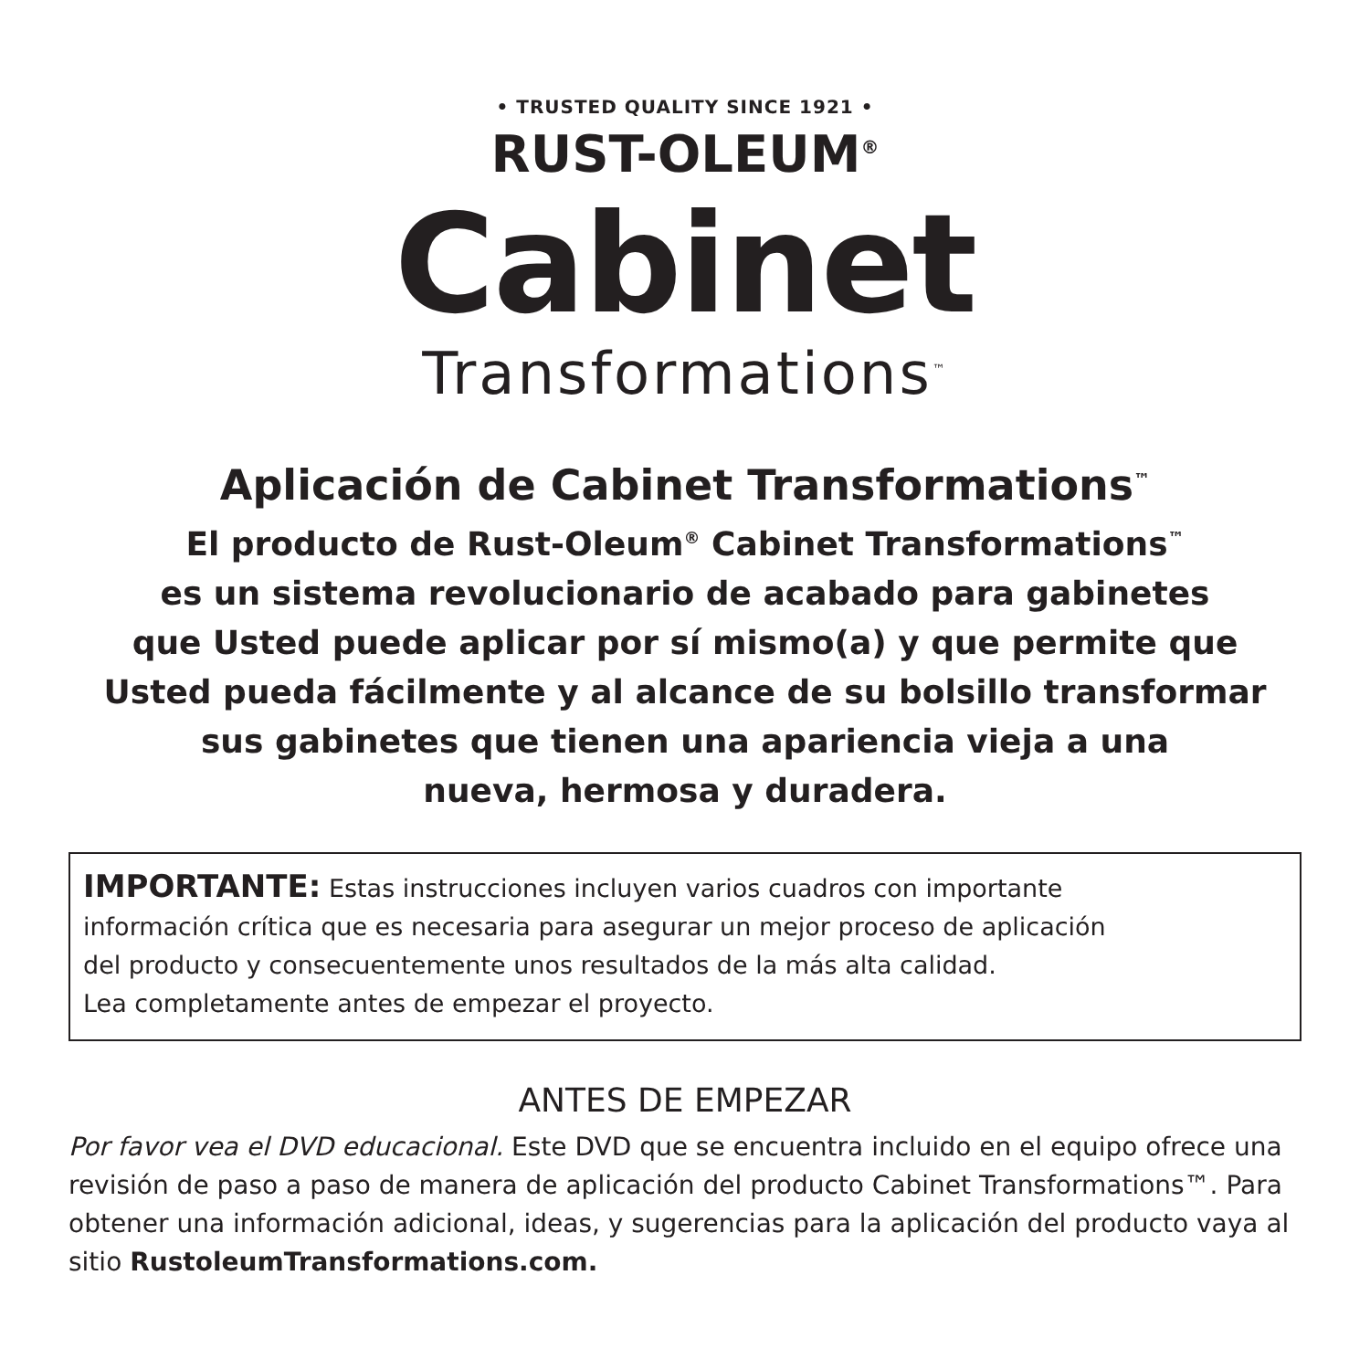• TRUSTED QUALITY SINCE 1921 •
RUST-OLEUM<sup>®</sup>
Cabinet
Transformations<sup>™</sup>
Aplicación de Cabinet Transformations<sup>™</sup>
El producto de Rust-Oleum<sup>®</sup> Cabinet Transformations<sup>™</sup>
es un sistema revolucionario de acabado para gabinetes
que Usted puede aplicar por sí mismo(a) y que permite que
Usted pueda fácilmente y al alcance de su bolsillo transformar
sus gabinetes que tienen una apariencia vieja a una
nueva, hermosa y duradera.
IMPORTANTE: Estas instrucciones incluyen varios cuadros con importante
información crítica que es necesaria para asegurar un mejor proceso de aplicación
del producto y consecuentemente unos resultados de la más alta calidad.
Lea completamente antes de empezar el proyecto.
ANTES DE EMPEZAR
Por favor vea el DVD educacional. Este DVD que se encuentra incluido en el equipo ofrece una revisión de paso a paso de manera de aplicación del producto Cabinet Transformations™. Para obtener una información adicional, ideas, y sugerencias para la aplicación del producto vaya al sitio RustoleumTransformations.com.